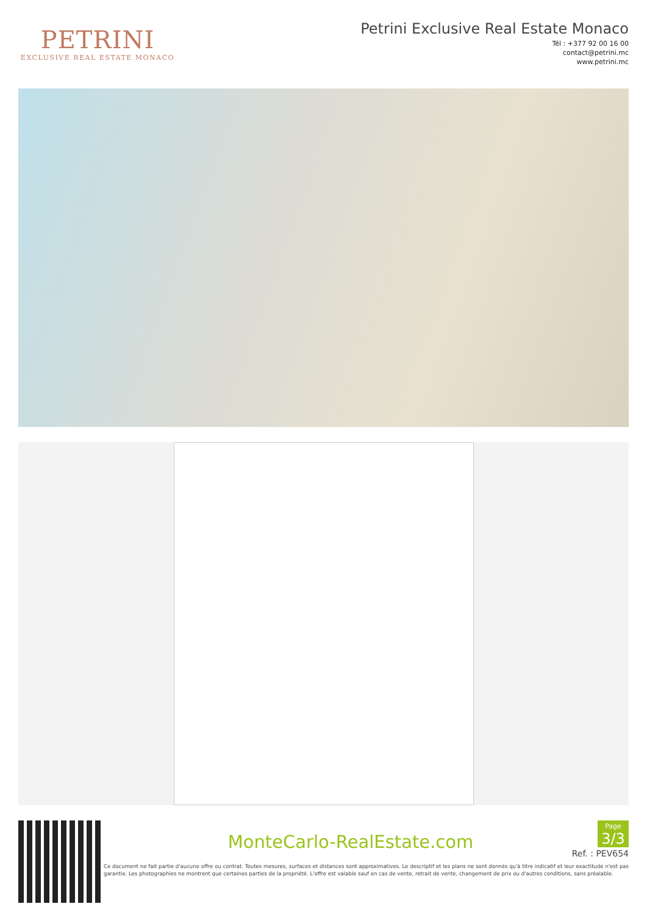PETRINI
EXCLUSIVE REAL ESTATE MONACO
Petrini Exclusive Real Estate Monaco
Tél : +377 92 00 16 00
contact@petrini.mc
www.petrini.mc
Page
3/3
MonteCarlo-RealEstate.com
Ref. : PEV654
Ce document ne fait partie d'aucune offre ou contrat. Toutes mesures, surfaces et distances sont approximatives. Le descriptif et les plans ne sont donnés qu'à titre indicatif et leur exactitude n'est pas garantie. Les photographies ne montrent que certaines parties de la propriété. L'offre est valable sauf en cas de vente, retrait de vente, changement de prix ou d'autres conditions, sans préalable.